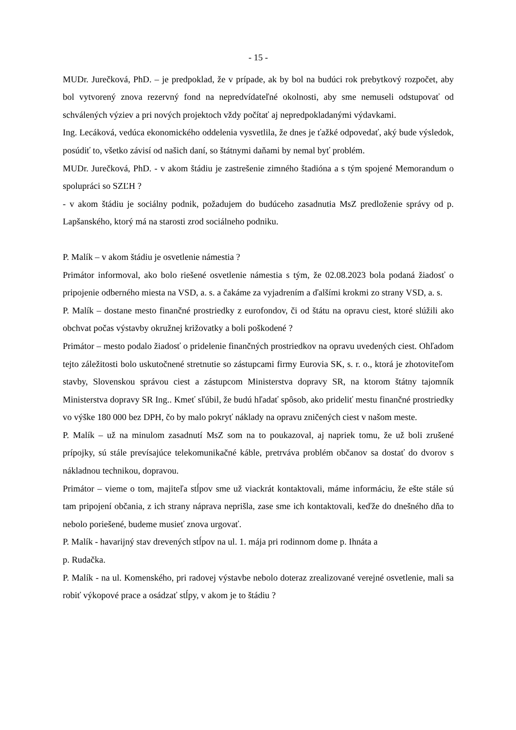- 15 -
MUDr. Jurečková, PhD. – je predpoklad, že v prípade, ak by bol na budúci rok prebytkový rozpočet, aby bol vytvorený znova rezervný fond na nepredvídateľné okolnosti, aby sme nemuseli odstupovať od schválených výziev a pri nových projektoch vždy počítať aj nepredpokladanými výdavkami.
Ing. Lecáková, vedúca ekonomického oddelenia vysvetlila, že dnes je ťažké odpovedať, aký bude výsledok, posúdiť to, všetko závisí od našich daní, so štátnymi daňami by nemal byť problém.
MUDr. Jurečková, PhD. - v akom štádiu je zastrešenie zimného štadióna a s tým spojené Memorandum o spolupráci so SZĽH ?
- v akom štádiu je sociálny podnik, požadujem do budúceho zasadnutia MsZ predloženie správy od p. Lapšanského, ktorý má na starosti zrod sociálneho podniku.
P. Malík – v akom štádiu je osvetlenie námestia ?
Primátor informoval, ako bolo riešené osvetlenie námestia s tým, že 02.08.2023 bola podaná žiadosť o pripojenie odberného miesta na VSD, a. s. a čakáme za vyjadrením a ďalšími krokmi zo strany VSD, a. s.
P. Malík – dostane mesto finančné prostriedky z eurofondov, či od štátu na opravu ciest, ktoré slúžili ako obchvat počas výstavby okružnej križovatky a boli poškodené ?
Primátor – mesto podalo žiadosť o pridelenie finančných prostriedkov na opravu uvedených ciest. Ohľadom tejto záležitosti bolo uskutočnené stretnutie so zástupcami firmy Eurovia SK, s. r. o., ktorá je zhotoviteľom stavby, Slovenskou správou ciest a zástupcom Ministerstva dopravy SR, na ktorom štátny tajomník Ministerstva dopravy SR Ing.. Kmeť sľúbil, že budú hľadať spôsob, ako prideliť mestu finančné prostriedky vo výške 180 000 bez DPH, čo by malo pokryť náklady na opravu zničených ciest v našom meste.
P. Malík – už na minulom zasadnutí MsZ som na to poukazoval, aj napriek tomu, že už boli zrušené prípojky, sú stále prevísajúce telekomunikačné káble, pretrváva problém občanov sa dostať do dvorov s nákladnou technikou, dopravou.
Primátor – vieme o tom, majiteľa stĺpov sme už viackrát kontaktovali, máme informáciu, že ešte stále sú tam pripojení občania, z ich strany náprava neprišla, zase sme ich kontaktovali, keďže do dnešného dňa to nebolo poriešené, budeme musieť znova urgovať.
P. Malík - havarijný stav drevených stĺpov na ul. 1. mája pri rodinnom dome p. Ihnáta a
p. Rudačka.
P. Malík - na ul. Komenského, pri radovej výstavbe nebolo doteraz zrealizované verejné osvetlenie, mali sa robiť výkopové prace a osádzať stĺpy, v akom je to štádiu ?